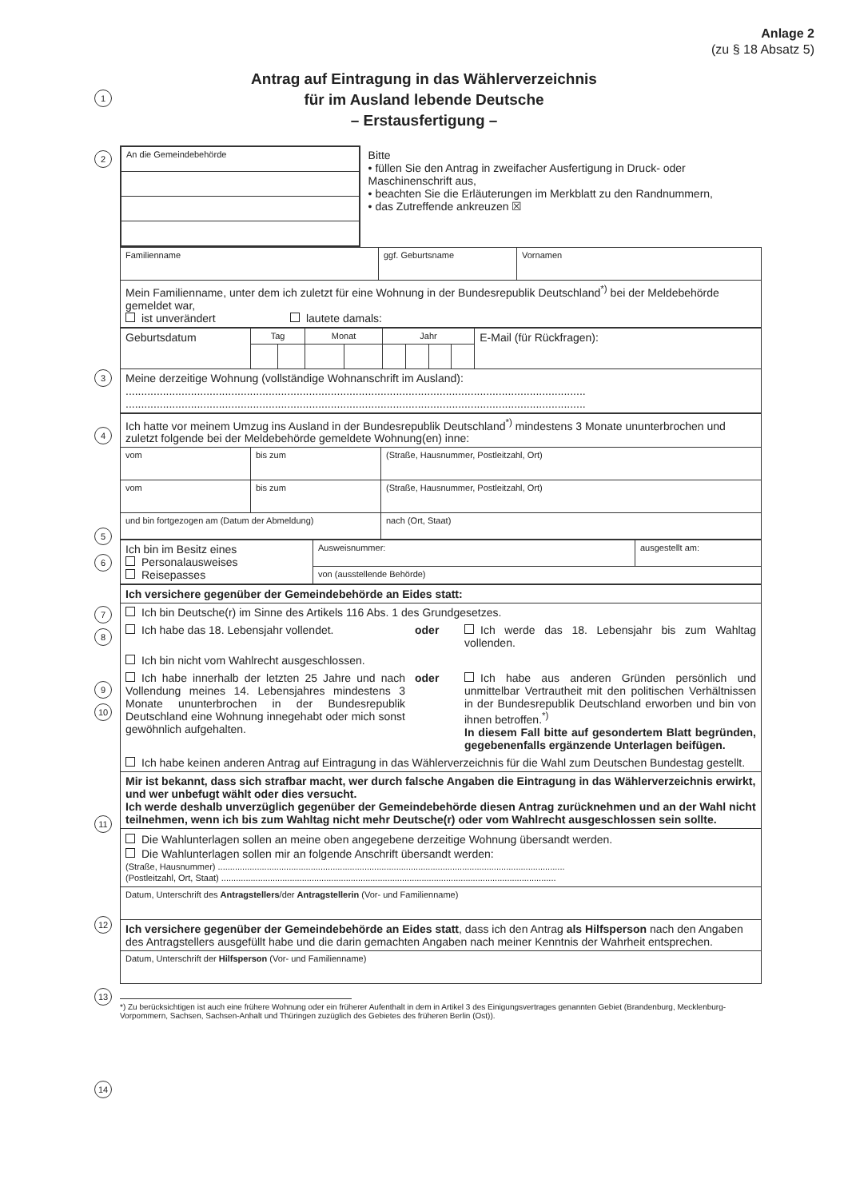Anlage 2
(zu § 18 Absatz 5)
Antrag auf Eintragung in das Wählerverzeichnis
für im Ausland lebende Deutsche
– Erstausfertigung –
1
2
3
4
5
6
7
8
9
10
11
12
13
14
| An die Gemeindebehörde | Bitte • füllen Sie den Antrag in zweifacher Ausfertigung in Druck- oder Maschinenschrift aus, • beachten Sie die Erläuterungen im Merkblatt zu den Randnummern, • das Zutreffende ankreuzen ☒ |
| Familienname | ggf. Geburtsname | Vornamen |
| Mein Familienname, unter dem ich zuletzt für eine Wohnung in der Bundesrepublik Deutschland<sup>*)</sup> bei der Meldebehörde gemeldet war, ist unverändert lautete damals: | | |
| Geburtsdatum | Tag | | Monat | | Jahr | | | | E-Mail (für Rückfragen): |
| Meine derzeitige Wohnung (vollständige Wohnanschrift im Ausland): .................................................................................................................................................... .................................................................................................................................................... | | | | | | | | | |
| Ich hatte vor meinem Umzug ins Ausland in der Bundesrepublik Deutschland<sup>*)</sup> mindestens 3 Monate ununterbrochen und zuletzt folgende bei der Meldebehörde gemeldete Wohnung(en) inne: | | |
| vom | bis zum | (Straße, Hausnummer, Postleitzahl, Ort) |
| vom | bis zum | (Straße, Hausnummer, Postleitzahl, Ort) |
| und bin fortgezogen am (Datum der Abmeldung) | | nach (Ort, Staat) |
| Ich bin im Besitz eines Personalausweises Reisepasses | Ausweisnummer: | ausgestellt am: |
| | von (ausstellende Behörde) | |
| Ich versichere gegenüber der Gemeindebehörde an Eides statt: | | |
| Ich bin Deutsche(r) im Sinne des Artikels 116 Abs. 1 des Grundgesetzes. | | |
| Ich habe das 18. Lebensjahr vollendet. | oder | Ich werde das 18. Lebensjahr bis zum Wahltag vollenden. |
| Ich bin nicht vom Wahlrecht ausgeschlossen. | | |
| Ich habe innerhalb der letzten 25 Jahre und nach Vollendung meines 14. Lebensjahres mindestens 3 Monate ununterbrochen in der Bundesrepublik Deutschland eine Wohnung innegehabt oder mich sonst gewöhnlich aufgehalten. | oder | Ich habe aus anderen Gründen persönlich und unmittelbar Vertrautheit mit den politischen Verhältnissen in der Bundesrepublik Deutschland erworben und bin von ihnen betroffen.<sup>*)</sup> In diesem Fall bitte auf gesondertem Blatt begründen, gegebenenfalls ergänzende Unterlagen beifügen. |
| Ich habe keinen anderen Antrag auf Eintragung in das Wählerverzeichnis für die Wahl zum Deutschen Bundestag gestellt. | | |
| Mir ist bekannt, dass sich strafbar macht, wer durch falsche Angaben die Eintragung in das Wählerverzeichnis erwirkt, und wer unbefugt wählt oder dies versucht. Ich werde deshalb unverzüglich gegenüber der Gemeindebehörde diesen Antrag zurücknehmen und an der Wahl nicht teilnehmen, wenn ich bis zum Wahltag nicht mehr Deutsche(r) oder vom Wahlrecht ausgeschlossen sein sollte. | | |
| Die Wahlunterlagen sollen an meine oben angegebene derzeitige Wohnung übersandt werden. Die Wahlunterlagen sollen mir an folgende Anschrift übersandt werden: (Straße, Hausnummer) .............................................................................................................................................. (Postleitzahl, Ort, Staat) ......................................................................................................................................... | | |
| Datum, Unterschrift des Antragstellers /der Antragstellerin (Vor- und Familienname) | | |
| Ich versichere gegenüber der Gemeindebehörde an Eides statt , dass ich den Antrag als Hilfsperson nach den Angaben des Antragstellers ausgefüllt habe und die darin gemachten Angaben nach meiner Kenntnis der Wahrheit entsprechen. | | |
| Datum, Unterschrift der Hilfsperson (Vor- und Familienname) | | |
*) Zu berücksichtigen ist auch eine frühere Wohnung oder ein früherer Aufenthalt in dem in Artikel 3 des Einigungsvertrages genannten Gebiet (Brandenburg, Mecklenburg-Vorpommern, Sachsen, Sachsen-Anhalt und Thüringen zuzüglich des Gebietes des früheren Berlin (Ost)).